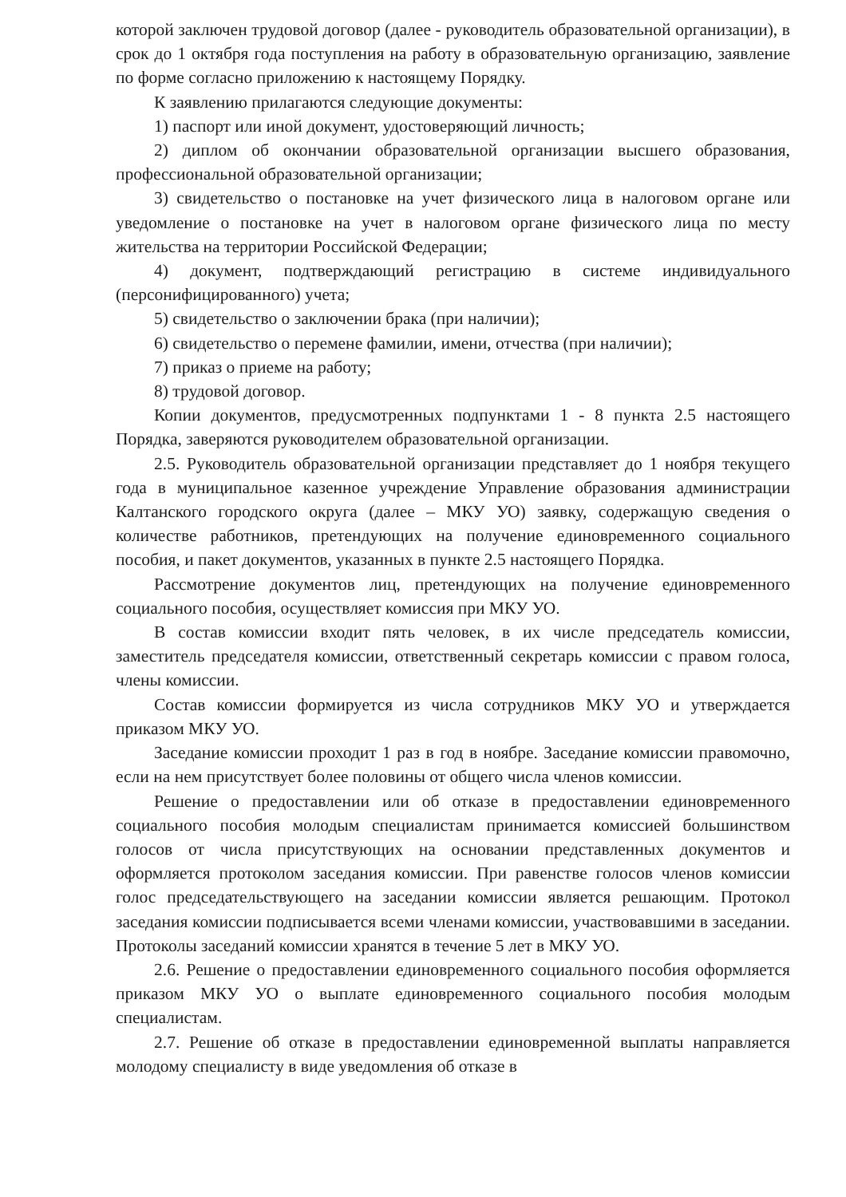которой заключен трудовой договор (далее - руководитель образовательной организации), в срок до 1 октября года поступления на работу в образовательную организацию, заявление по форме согласно приложению к настоящему Порядку.
К заявлению прилагаются следующие документы:
1) паспорт или иной документ, удостоверяющий личность;
2) диплом об окончании образовательной организации высшего образования, профессиональной образовательной организации;
3) свидетельство о постановке на учет физического лица в налоговом органе или уведомление о постановке на учет в налоговом органе физического лица по месту жительства на территории Российской Федерации;
4) документ, подтверждающий регистрацию в системе индивидуального (персонифицированного) учета;
5) свидетельство о заключении брака (при наличии);
6) свидетельство о перемене фамилии, имени, отчества (при наличии);
7) приказ о приеме на работу;
8) трудовой договор.
Копии документов, предусмотренных подпунктами 1 - 8 пункта 2.5 настоящего Порядка, заверяются руководителем образовательной организации.
2.5. Руководитель образовательной организации представляет до 1 ноября текущего года в муниципальное казенное учреждение Управление образования администрации Калтанского городского округа (далее – МКУ УО) заявку, содержащую сведения о количестве работников, претендующих на получение единовременного социального пособия, и пакет документов, указанных в пункте 2.5 настоящего Порядка.
Рассмотрение документов лиц, претендующих на получение единовременного социального пособия, осуществляет комиссия при МКУ УО.
В состав комиссии входит пять человек, в их числе председатель комиссии, заместитель председателя комиссии, ответственный секретарь комиссии с правом голоса, члены комиссии.
Состав комиссии формируется из числа сотрудников МКУ УО и утверждается приказом МКУ УО.
Заседание комиссии проходит 1 раз в год в ноябре. Заседание комиссии правомочно, если на нем присутствует более половины от общего числа членов комиссии.
Решение о предоставлении или об отказе в предоставлении единовременного социального пособия молодым специалистам принимается комиссией большинством голосов от числа присутствующих на основании представленных документов и оформляется протоколом заседания комиссии. При равенстве голосов членов комиссии голос председательствующего на заседании комиссии является решающим. Протокол заседания комиссии подписывается всеми членами комиссии, участвовавшими в заседании. Протоколы заседаний комиссии хранятся в течение 5 лет в МКУ УО.
2.6. Решение о предоставлении единовременного социального пособия оформляется приказом МКУ УО о выплате единовременного социального пособия молодым специалистам.
2.7. Решение об отказе в предоставлении единовременной выплаты направляется молодому специалисту в виде уведомления об отказе в